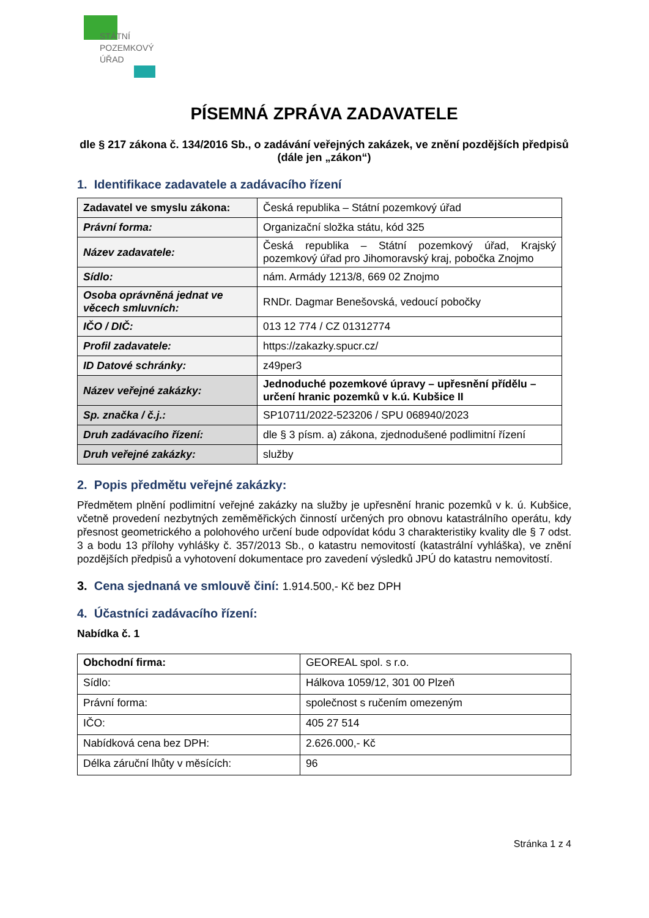STÁTNÍ
POZEMKOVÝ
ÚŘAD
PÍSEMNÁ ZPRÁVA ZADAVATELE
dle § 217 zákona č. 134/2016 Sb., o zadávání veřejných zakázek, ve znění pozdějších předpisů (dále jen „zákon“)
1. Identifikace zadavatele a zadávacího řízení
| Zadavatel ve smyslu zákona: | Česká republika – Státní pozemkový úřad |
| Právní forma: | Organizační složka státu, kód 325 |
| Název zadavatele: | Česká republika – Státní pozemkový úřad, Krajský pozemkový úřad pro Jihomoravský kraj, pobočka Znojmo |
| Sídlo: | nám. Armády 1213/8, 669 02 Znojmo |
| Osoba oprávněná jednat ve věcech smluvních: | RNDr. Dagmar Benešovská, vedoucí pobočky |
| IČO / DIČ: | 013 12 774 / CZ 01312774 |
| Profil zadavatele: | https://zakazky.spucr.cz/ |
| ID Datové schránky: | z49per3 |
| Název veřejné zakázky: | Jednoduché pozemkové úpravy – upřesnění přídělu – určení hranic pozemků v k.ú. Kubšice II |
| Sp. značka / č.j.: | SP10711/2022-523206 / SPU 068940/2023 |
| Druh zadávacího řízení: | dle § 3 písm. a) zákona, zjednodušené podlimitní řízení |
| Druh veřejné zakázky: | služby |
2. Popis předmětu veřejné zakázky:
Předmětem plnění podlimitní veřejné zakázky na služby je upřesnění hranic pozemků v k. ú. Kubšice, včetně provedení nezbytných zeměměřických činností určených pro obnovu katastrálního operátu, kdy přesnost geometrického a polohového určení bude odpovídat kódu 3 charakteristiky kvality dle § 7 odst. 3 a bodu 13 přílohy vyhlášky č. 357/2013 Sb., o katastru nemovitostí (katastrální vyhláška), ve znění pozdějších předpisů a vyhotovení dokumentace pro zavedení výsledků JPÚ do katastru nemovitostí.
3. Cena sjednaná ve smlouvě činí: 1.914.500,- Kč bez DPH
4. Účastníci zadávacího řízení:
Nabídka č. 1
| Obchodní firma: | GEOREAL spol. s r.o. |
| Sídlo: | Hálkova 1059/12, 301 00 Plzeň |
| Právní forma: | společnost s ručením omezeným |
| IČO: | 405 27 514 |
| Nabídková cena bez DPH: | 2.626.000,- Kč |
| Délka záruční lhůty v měsících: | 96 |
Stránka 1 z 4